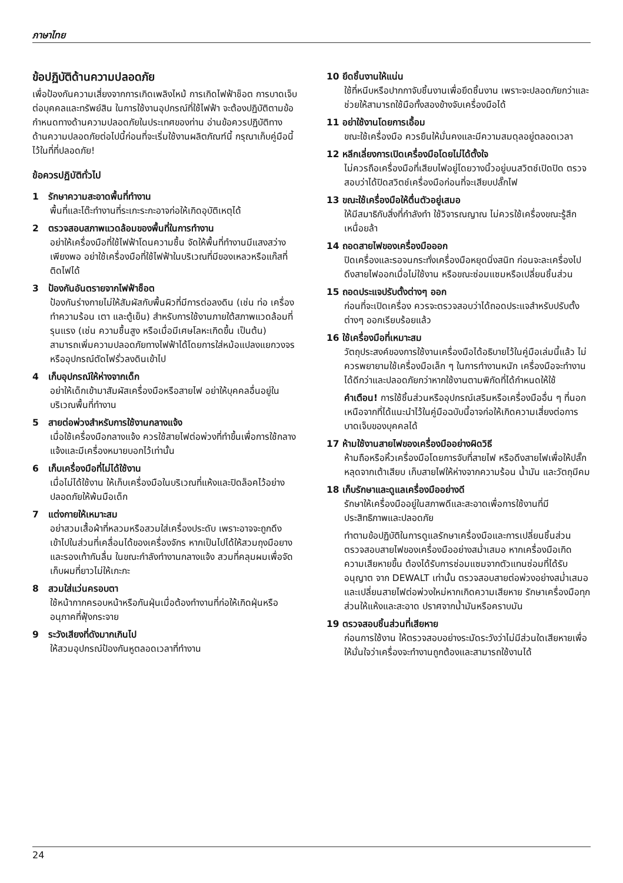ภาษาไทย
ข้อปฏิบัติด้านความปลอดภัย
เพื่อป้องกันความเสี่ยงจากการเกิดเพลิงไหม้ การเกิดไฟฟ้าช็อต การบาดเจ็บต่อบุคคลและทรัพย์สิน ในการใช้งานอุปกรณ์ที่ใช้ไฟฟ้า จะต้องปฏิบัติตามข้อกำหนดทางด้านความปลอดภัยในประเทศของท่าน อ่านข้อควรปฏิบัติทางด้านความปลอดภัยต่อไปนี้ก่อนที่จะเริ่มใช้งานผลิตภัณฑ์นี้ กรุณาเก็บคู่มือนี้ไว้ในที่ที่ปลอดภัย!
ข้อควรปฏิบัติทั่วไป
1 รักษาความสะอาดพื้นที่ทำงาน
พื้นที่และโต๊ะทำงานที่ระเกะระกะอาจก่อให้เกิดอุบัติเหตุได้
2 ตรวจสอบสภาพแวดล้อมของพื้นที่ในการทำงาน
อย่าให้เครื่องมือที่ใช้ไฟฟ้าโดนความชื้น จัดให้พื้นที่ทำงานมีแสงสว่างเพียงพอ อย่าใช้เครื่องมือที่ใช้ไฟฟ้าในบริเวณที่มีของเหลวหรือแก๊สที่ติดไฟได้
3 ป้องกันอันตรายจากไฟฟ้าช็อต
ป้องกันร่างกายไม่ให้สัมผัสกับพื้นผิวที่มีการต่อลงดิน (เช่น ท่อ เครื่องทำความร้อน เตา และตู้เย็น) สำหรับการใช้งานภายใต้สภาพแวดล้อมที่รุนแรง (เช่น ความชื้นสูง หรือเมื่อมีเศษโลหะเกิดขึ้น เป็นต้น) สามารถเพิ่มความปลอดภัยทางไฟฟ้าได้โดยการใส่หม้อแปลงแยกวงจรหรืออุปกรณ์ตัดไฟรั่วลงดินเข้าไป
4 เก็บอุปกรณ์ให้ห่างจากเด็ก
อย่าให้เด็กเข้ามาสัมผัสเครื่องมือหรือสายไฟ อย่าให้บุคคลอื่นอยู่ในบริเวณพื้นที่ทำงาน
5 สายต่อพ่วงสำหรับการใช้งานกลางแจ้ง
เมื่อใช้เครื่องมือกลางแจ้ง ควรใช้สายไฟต่อพ่วงที่ทำขึ้นเพื่อการใช้กลางแจ้งและมีเครื่องหมายบอกไว้เท่านั้น
6 เก็บเครื่องมือที่ไม่ได้ใช้งาน
เมื่อไม่ได้ใช้งาน ให้เก็บเครื่องมือในบริเวณที่แห้งและปิดล็อคไว้อย่างปลอดภัยให้พ้นมือเด็ก
7 แต่งกายให้เหมาะสม
อย่าสวมเสื้อผ้าที่หลวมหรือสวมใส่เครื่องประดับ เพราะอาจจะถูกดึงเข้าไปในส่วนที่เคลื่อนได้ของเครื่องจักร หากเป็นไปได้ให้สวมถุงมือยางและรองเท้ากันลื่น ในขณะกำลังทำงานกลางแจ้ง สวมที่คลุมผมเพื่อจัดเก็บผมที่ยาวไม่ให้เกะกะ
8 สวมใส่แว่นครอบตา
ใช้หน้ากากครอบหน้าหรือกันฝุ่นเมื่อต้องทำงานที่ก่อให้เกิดฝุ่นหรืออนุภาคที่ฟุ้งกระจาย
9 ระวังเสียงที่ดังมากเกินไป
ให้สวมอุปกรณ์ป้องกันหูตลอดเวลาที่ทำงาน
10 ยึดชิ้นงานให้แน่น
ใช้ที่หนีบหรือปากกาจับชิ้นงานเพื่อยึดชิ้นงาน เพราะจะปลอดภัยกว่าและช่วยให้สามารถใช้มือทั้งสองข้างจับเครื่องมือได้
11 อย่าใช้งานโดยการเอื้อม
ขณะใช้เครื่องมือ ควรยืนให้มั่นคงและมีความสมดุลอยู่ตลอดเวลา
12 หลีกเลี่ยงการเปิดเครื่องมือโดยไม่ได้ตั้งใจ
ไม่ควรถือเครื่องมือที่เสียบไฟอยู่โดยวางนิ้วอยู่บนสวิตช์เปิดปิด ตรวจสอบว่าได้ปิดสวิตช์เครื่องมือก่อนที่จะเสียบปลั๊กไฟ
13 ขณะใช้เครื่องมือให้ตื่นตัวอยู่เสมอ
ให้มีสมาธิกับสิ่งที่กำลังทำ ใช้วิจารณญาณ ไม่ควรใช้เครื่องขณะรู้สึกเหนื่อยล้า
14 ถอดสายไฟของเครื่องมือออก
ปิดเครื่องและรอจนกระทั่งเครื่องมือหยุดนิ่งสนิท ก่อนจะละเครื่องไป ดึงสายไฟออกเมื่อไม่ใช้งาน หรือขณะซ่อมแซมหรือเปลี่ยนชิ้นส่วน
15 ถอดประแจปรับตั้งต่างๆ ออก
ก่อนที่จะเปิดเครื่อง ควรจะตรวจสอบว่าได้ถอดประแจสำหรับปรับตั้งต่างๆ ออกเรียบร้อยแล้ว
16 ใช้เครื่องมือที่เหมาะสม
วัตถุประสงค์ของการใช้งานเครื่องมือได้อธิบายไว้ในคู่มือเล่มนี้แล้ว ไม่ควรพยายามใช้เครื่องมือเล็ก ๆ ในการทำงานหนัก เครื่องมือจะทำงานได้ดีกว่าและปลอดภัยกว่าหากใช้งานตามพิกัดที่ได้กำหนดให้ใช้
คำเตือน! การใช้ชิ้นส่วนหรืออุปกรณ์เสริมหรือเครื่องมืออื่น ๆ ที่นอกเหนือจากที่ได้แนะนำไว้ในคู่มือฉบับนี้อาจก่อให้เกิดความเสี่ยงต่อการบาดเจ็บของบุคคลได้
17 ห้ามใช้งานสายไฟของเครื่องมืออย่างผิดวิธี
ห้ามถือหรือหิ้วเครื่องมือโดยการจับที่สายไฟ หรือดึงสายไฟเพื่อให้ปลั๊กหลุดจากเต้าเสียบ เก็บสายไฟให้ห่างจากความร้อน น้ำมัน และวัตถุมีคม
18 เก็บรักษาและดูแลเครื่องมืออย่างดี
รักษาให้เครื่องมืออยู่ในสภาพดีและสะอาดเพื่อการใช้งานที่มีประสิทธิภาพและปลอดภัย
ทำตามข้อปฏิบัติในการดูแลรักษาเครื่องมือและการเปลี่ยนชิ้นส่วน ตรวจสอบสายไฟของเครื่องมืออย่างสม่ำเสมอ หากเครื่องมือเกิดความเสียหายขึ้น ต้องได้รับการซ่อมแซมจากตัวแทนซ่อมที่ได้รับอนุญาต จาก DEWALT เท่านั้น ตรวจสอบสายต่อพ่วงอย่างสม่ำเสมอและเปลี่ยนสายไฟต่อพ่วงใหม่หากเกิดความเสียหาย รักษาเครื่องมือทุกส่วนให้แห้งและสะอาด ปราศจากน้ำมันหรือคราบมัน
19 ตรวจสอบชิ้นส่วนที่เสียหาย
ก่อนการใช้งาน ให้ตรวจสอบอย่างระมัดระวังว่าไม่มีส่วนใดเสียหายเพื่อให้มั่นใจว่าเครื่องจะทำงานถูกต้องและสามารถใช้งานได้
24